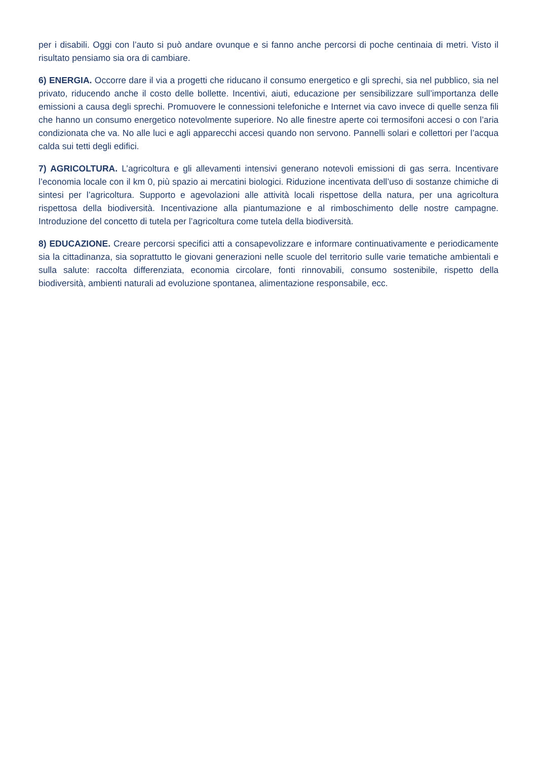per i disabili. Oggi con l’auto si può andare ovunque e si fanno anche percorsi di poche centinaia di metri. Visto il risultato pensiamo sia ora di cambiare.
6) ENERGIA. Occorre dare il via a progetti che riducano il consumo energetico e gli sprechi, sia nel pubblico, sia nel privato, riducendo anche il costo delle bollette. Incentivi, aiuti, educazione per sensibilizzare sull’importanza delle emissioni a causa degli sprechi. Promuovere le connessioni telefoniche e Internet via cavo invece di quelle senza fili che hanno un consumo energetico notevolmente superiore. No alle finestre aperte coi termosifoni accesi o con l’aria condizionata che va. No alle luci e agli apparecchi accesi quando non servono. Pannelli solari e collettori per l’acqua calda sui tetti degli edifici.
7) AGRICOLTURA. L’agricoltura e gli allevamenti intensivi generano notevoli emissioni di gas serra. Incentivare l’economia locale con il km 0, più spazio ai mercatini biologici. Riduzione incentivata dell’uso di sostanze chimiche di sintesi per l’agricoltura. Supporto e agevolazioni alle attività locali rispettose della natura, per una agricoltura rispettosa della biodiversità. Incentivazione alla piantumazione e al rimboschimento delle nostre campagne. Introduzione del concetto di tutela per l’agricoltura come tutela della biodiversità.
8) EDUCAZIONE. Creare percorsi specifici atti a consapevolizzare e informare continuativamente e periodicamente sia la cittadinanza, sia soprattutto le giovani generazioni nelle scuole del territorio sulle varie tematiche ambientali e sulla salute: raccolta differenziata, economia circolare, fonti rinnovabili, consumo sostenibile, rispetto della biodiversità, ambienti naturali ad evoluzione spontanea, alimentazione responsabile, ecc.